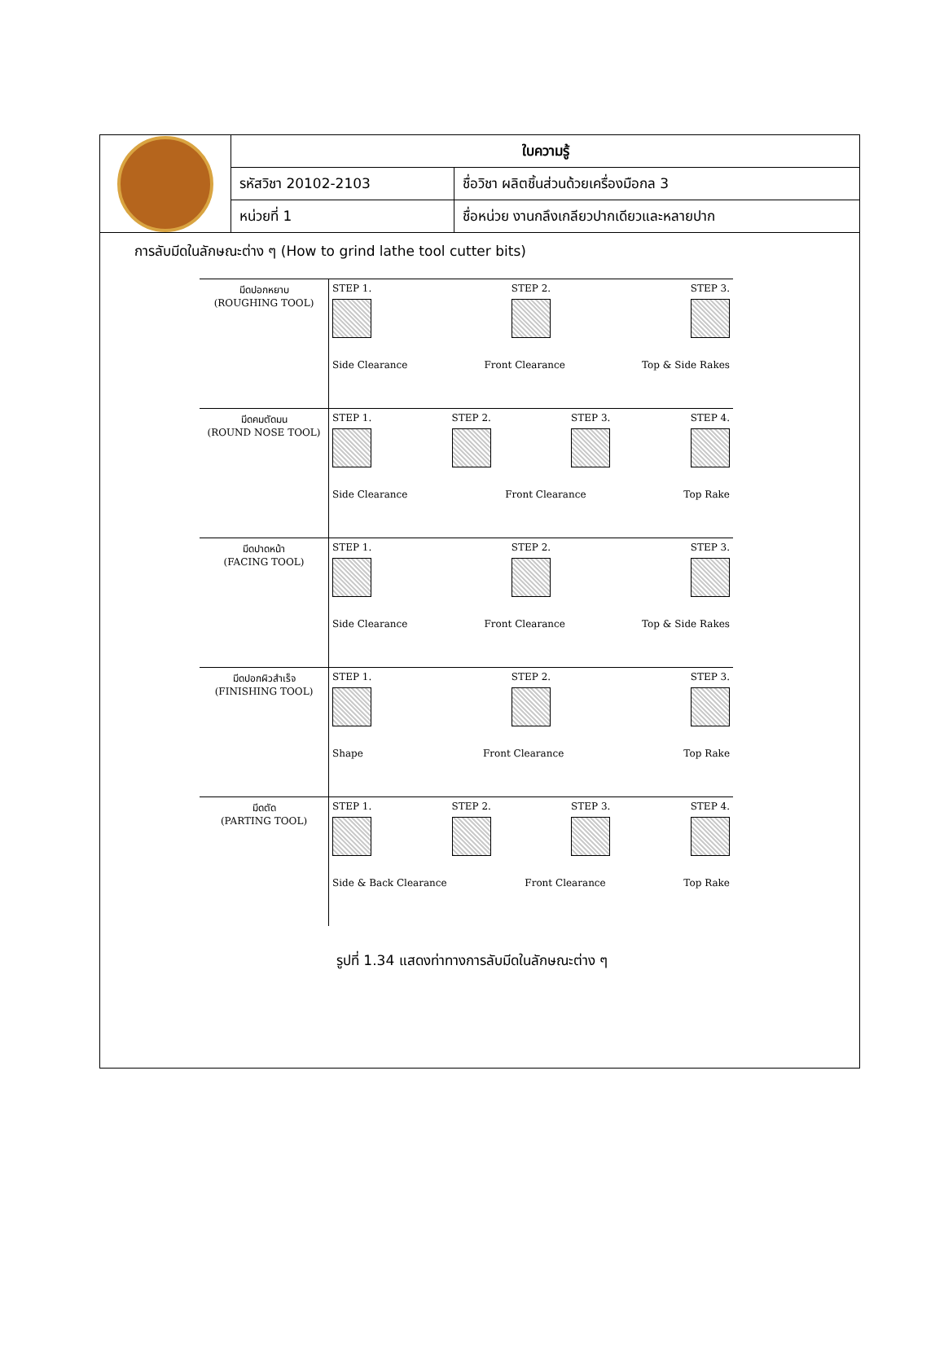| | ใบความรู้ | |
| | รหัสวิชา 20102-2103 | ชื่อวิชา ผลิตชิ้นส่วนด้วยเครื่องมือกล 3 |
| | หน่วยที่ 1 | ชื่อหน่วย งานกลึงเกลียวปากเดียวและหลายปาก |
การลับมีดในลักษณะต่าง ๆ (How to grind lathe tool cutter bits)
| มีดปอกหยาบ (ROUGHING TOOL) | STEP 1. STEP 2. STEP 3. Side Clearance Front Clearance Top & Side Rakes |
| มีดคมตัดมน (ROUND NOSE TOOL) | STEP 1. STEP 2. STEP 3. STEP 4. Side Clearance Front Clearance Top Rake |
| มีดปาดหน้า (FACING TOOL) | STEP 1. STEP 2. STEP 3. Side Clearance Front Clearance Top & Side Rakes |
| มีดปอกผิวสำเร็จ (FINISHING TOOL) | STEP 1. STEP 2. STEP 3. Shape Front Clearance Top Rake |
| มีดตัด (PARTING TOOL) | STEP 1. STEP 2. STEP 3. STEP 4. Side & Back Clearance Front Clearance Top Rake |
รูปที่ 1.34 แสดงท่าทางการลับมีดในลักษณะต่าง ๆ